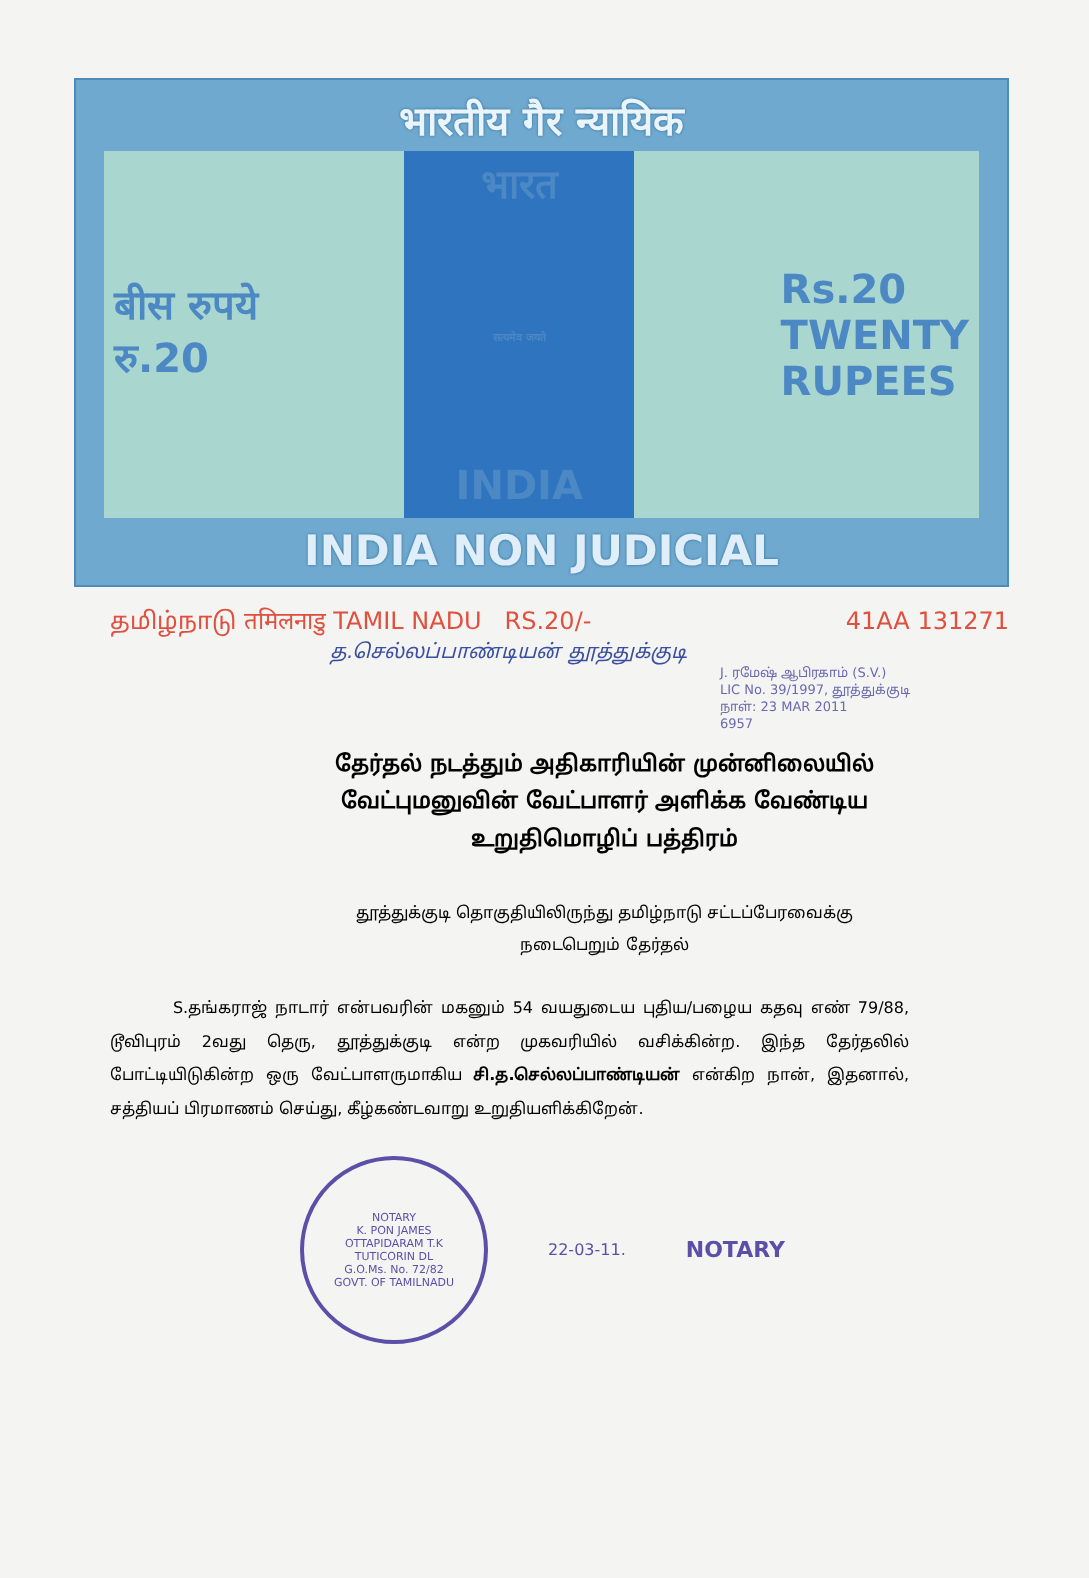भारतीय गैर न्यायिक
बीस रुपये
रु.20
भारत
सत्यमेव जयते
INDIA
Rs.20
TWENTY
RUPEES
INDIA NON JUDICIAL
தமிழ்நாடு तमिलनाडु TAMIL NADU RS.20/- 41AA 131271
த.செல்லப்பாண்டியன் தூத்துக்குடி
J. ரமேஷ் ஆபிரகாம் (S.V.)
LIC No. 39/1997, தூத்துக்குடி
நாள்: 23 MAR 2011
6957
தேர்தல் நடத்தும் அதிகாரியின் முன்னிலையில்
வேட்புமனுவின் வேட்பாளர் அளிக்க வேண்டிய
உறுதிமொழிப் பத்திரம்
தூத்துக்குடி தொகுதியிலிருந்து தமிழ்நாடு சட்டப்பேரவைக்கு
நடைபெறும் தேர்தல்
S.தங்கராஜ் நாடார் என்பவரின் மகனும் 54 வயதுடைய புதிய/பழைய கதவு எண் 79/88, டூவிபுரம் 2வது தெரு, தூத்துக்குடி என்ற முகவரியில் வசிக்கின்ற. இந்த தேர்தலில் போட்டியிடுகின்ற ஒரு வேட்பாளருமாகிய சி.த.செல்லப்பாண்டியன் என்கிற நான், இதனால், சத்தியப் பிரமாணம் செய்து, கீழ்கண்டவாறு உறுதியளிக்கிறேன்.
NOTARY
K. PON JAMES
OTTAPIDARAM T.K
TUTICORIN DL
G.O.Ms. No. 72/82
GOVT. OF TAMILNADU
22-03-11.
NOTARY